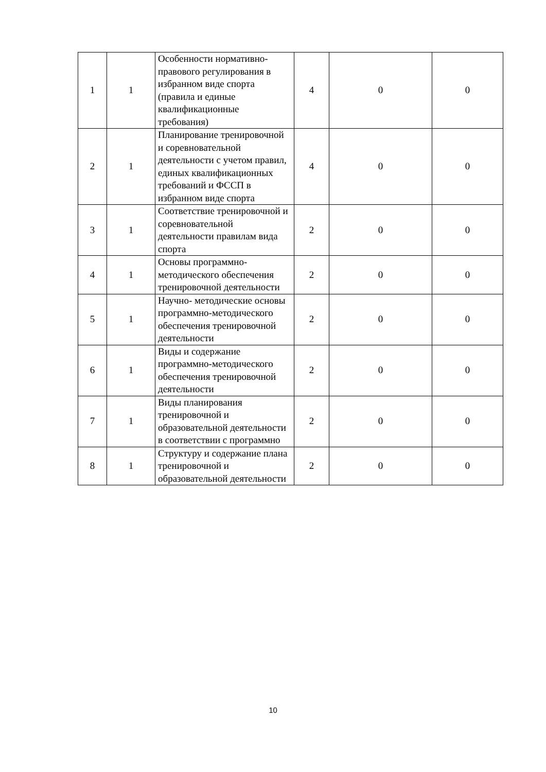| 1 | 1 | Особенности нормативно-правового регулирования в избранном виде спорта (правила и единые квалификационные требования) | 4 | 0 | 0 |
| 2 | 1 | Планирование тренировочной и соревновательной деятельности с учетом правил, единых квалификационных требований и ФССП в избранном виде спорта | 4 | 0 | 0 |
| 3 | 1 | Соответствие тренировочной и соревновательной деятельности правилам вида спорта | 2 | 0 | 0 |
| 4 | 1 | Основы программно-методического обеспечения тренировочной деятельности | 2 | 0 | 0 |
| 5 | 1 | Научно- методические основы программно-методического обеспечения тренировочной деятельности | 2 | 0 | 0 |
| 6 | 1 | Виды и содержание программно-методического обеспечения тренировочной деятельности | 2 | 0 | 0 |
| 7 | 1 | Виды планирования тренировочной и образовательной деятельности в соответствии с программно | 2 | 0 | 0 |
| 8 | 1 | Структуру и содержание плана тренировочной и образовательной деятельности | 2 | 0 | 0 |
10